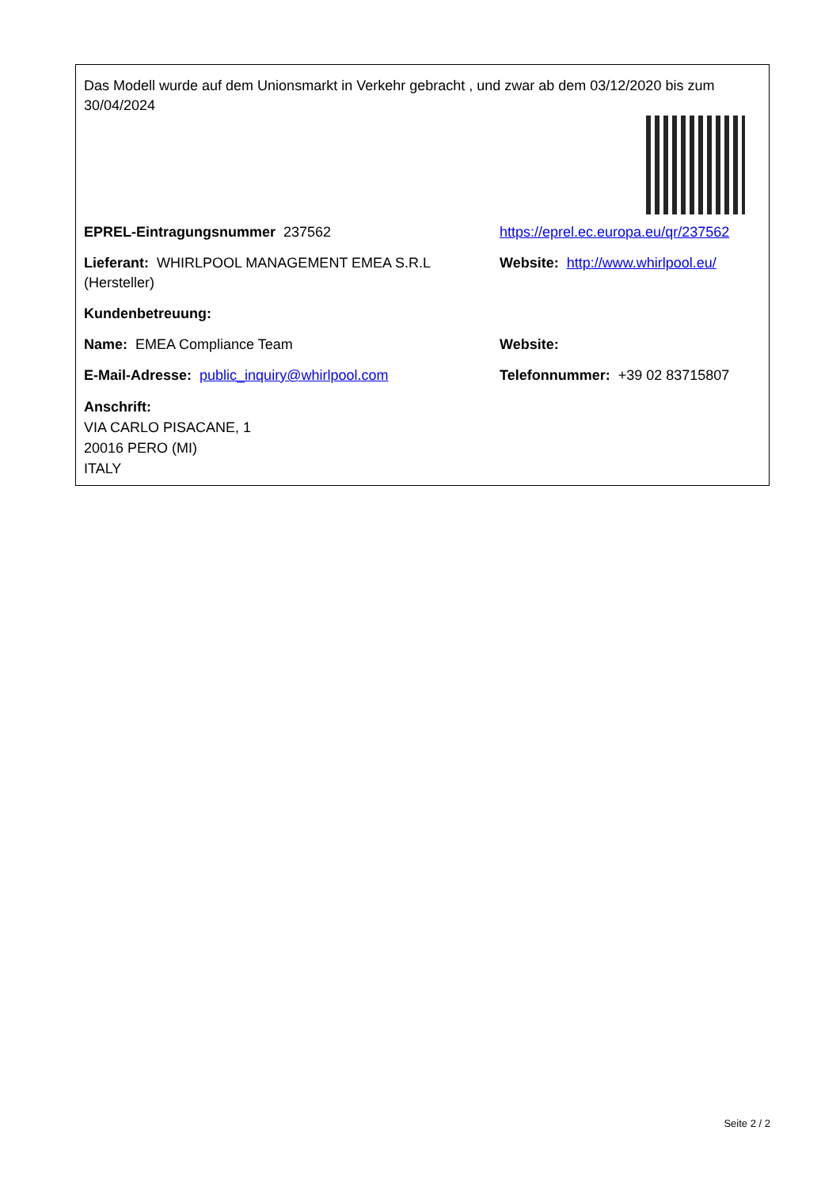Das Modell wurde auf dem Unionsmarkt in Verkehr gebracht , und zwar ab dem 03/12/2020 bis zum 30/04/2024
EPREL-Eintragungsnummer 237562 https://eprel.ec.europa.eu/qr/237562
Lieferant: WHIRLPOOL MANAGEMENT EMEA S.R.L (Hersteller)
Website: http://www.whirlpool.eu/
Kundenbetreuung:
Name: EMEA Compliance Team Website:
E-Mail-Adresse: public_inquiry@whirlpool.com Telefonnummer: +39 02 83715807
Anschrift:
VIA CARLO PISACANE, 1
20016 PERO (MI)
ITALY
Seite 2 / 2